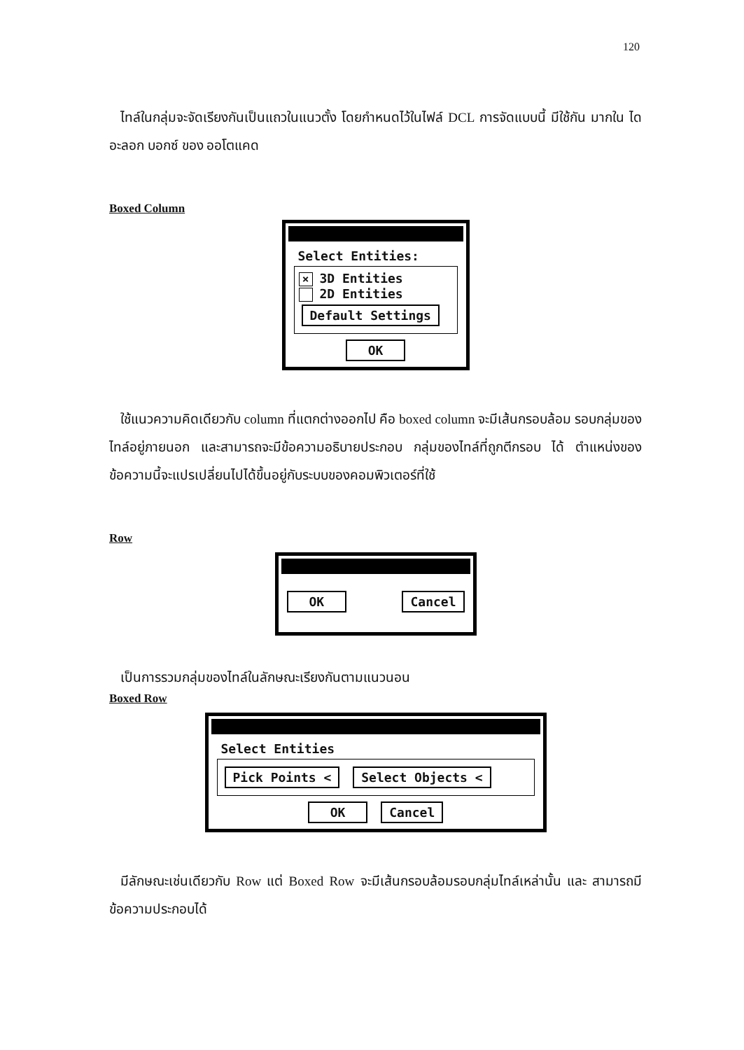120
ไทล์ในกลุ่มจะจัดเรียงกันเป็นแถวในแนวตั้ง โดยกำหนดไว้ในไฟล์ DCL การจัดแบบนี้ มีใช้กัน มากใน ไดอะลอก บอกซ์ ของ ออโตแคด
Boxed Column
Select Entities:
× 3D Entities
2D Entities
Default Settings
OK
ใช้แนวความคิดเดียวกับ column ที่แตกต่างออกไป คือ boxed column จะมีเส้นกรอบล้อม รอบกลุ่มของไทล์อยู่ภายนอก และสามารถจะมีข้อความอธิบายประกอบ กลุ่มของไทล์ที่ถูกตีกรอบ ได้ ตำแหน่งของข้อความนี้จะแปรเปลี่ยนไปได้ขึ้นอยู่กับระบบของคอมพิวเตอร์ที่ใช้
Row
OK Cancel
เป็นการรวมกลุ่มของไทล์ในลักษณะเรียงกันตามแนวนอน
Boxed Row
Select Entities
Pick Points < Select Objects <
OK Cancel
มีลักษณะเช่นเดียวกับ Row แต่ Boxed Row จะมีเส้นกรอบล้อมรอบกลุ่มไทล์เหล่านั้น และ สามารถมีข้อความประกอบได้